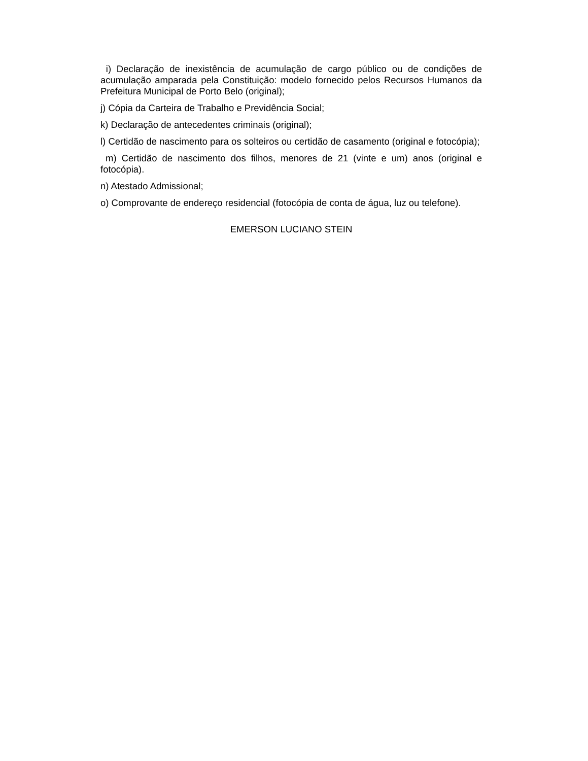i) Declaração de inexistência de acumulação de cargo público ou de condições de acumulação amparada pela Constituição: modelo fornecido pelos Recursos Humanos da Prefeitura Municipal de Porto Belo (original);
j) Cópia da Carteira de Trabalho e Previdência Social;
k) Declaração de antecedentes criminais (original);
l) Certidão de nascimento para os solteiros ou certidão de casamento (original e fotocópia);
m) Certidão de nascimento dos filhos, menores de 21 (vinte e um) anos (original e fotocópia).
n) Atestado Admissional;
o) Comprovante de endereço residencial (fotocópia de conta de água, luz ou telefone).
EMERSON LUCIANO STEIN